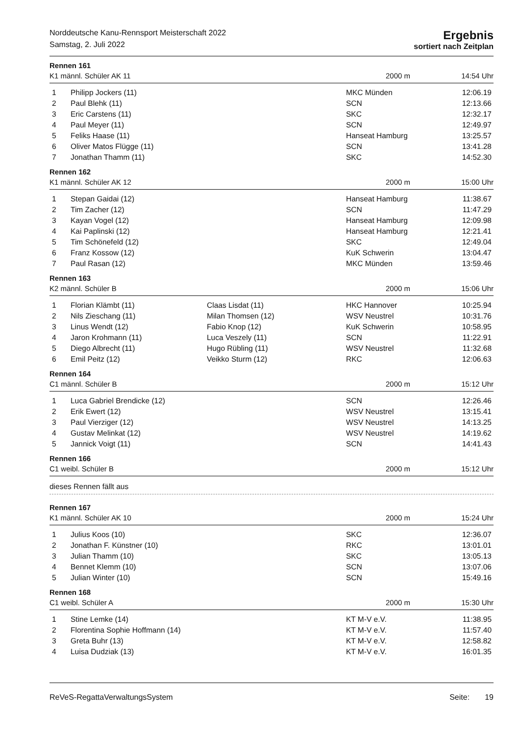Norddeutsche Kanu-Rennsport Meisterschaft 2022
Samstag, 2. Juli 2022
Ergebnis
sortiert nach Zeitplan
Rennen 161
K1 männl. Schüler AK 11 2000 m 14:54 Uhr
| 1 | Philipp Jockers (11) | | MKC Münden | 12:06.19 |
| 2 | Paul Blehk (11) | | SCN | 12:13.66 |
| 3 | Eric Carstens (11) | | SKC | 12:32.17 |
| 4 | Paul Meyer (11) | | SCN | 12:49.97 |
| 5 | Feliks Haase (11) | | Hanseat Hamburg | 13:25.57 |
| 6 | Oliver Matos Flügge (11) | | SCN | 13:41.28 |
| 7 | Jonathan Thamm (11) | | SKC | 14:52.30 |
Rennen 162
K1 männl. Schüler AK 12 2000 m 15:00 Uhr
| 1 | Stepan Gaidai (12) | | Hanseat Hamburg | 11:38.67 |
| 2 | Tim Zacher (12) | | SCN | 11:47.29 |
| 3 | Kayan Vogel (12) | | Hanseat Hamburg | 12:09.98 |
| 4 | Kai Paplinski (12) | | Hanseat Hamburg | 12:21.41 |
| 5 | Tim Schönefeld (12) | | SKC | 12:49.04 |
| 6 | Franz Kossow (12) | | KuK Schwerin | 13:04.47 |
| 7 | Paul Rasan (12) | | MKC Münden | 13:59.46 |
Rennen 163
K2 männl. Schüler B 2000 m 15:06 Uhr
| 1 | Florian Klämbt (11) | Claas Lisdat (11) | HKC Hannover | 10:25.94 |
| 2 | Nils Zieschang (11) | Milan Thomsen (12) | WSV Neustrel | 10:31.76 |
| 3 | Linus Wendt (12) | Fabio Knop (12) | KuK Schwerin | 10:58.95 |
| 4 | Jaron Krohmann (11) | Luca Veszely (11) | SCN | 11:22.91 |
| 5 | Diego Albrecht (11) | Hugo Rübling (11) | WSV Neustrel | 11:32.68 |
| 6 | Emil Peitz (12) | Veikko Sturm (12) | RKC | 12:06.63 |
Rennen 164
C1 männl. Schüler B 2000 m 15:12 Uhr
| 1 | Luca Gabriel Brendicke (12) | | SCN | 12:26.46 |
| 2 | Erik Ewert (12) | | WSV Neustrel | 13:15.41 |
| 3 | Paul Vierziger (12) | | WSV Neustrel | 14:13.25 |
| 4 | Gustav Melinkat (12) | | WSV Neustrel | 14:19.62 |
| 5 | Jannick Voigt (11) | | SCN | 14:41.43 |
Rennen 166
C1 weibl. Schüler B 2000 m 15:12 Uhr
dieses Rennen fällt aus
Rennen 167
K1 männl. Schüler AK 10 2000 m 15:24 Uhr
| 1 | Julius Koos (10) | | SKC | 12:36.07 |
| 2 | Jonathan F. Künstner (10) | | RKC | 13:01.01 |
| 3 | Julian Thamm (10) | | SKC | 13:05.13 |
| 4 | Bennet Klemm (10) | | SCN | 13:07.06 |
| 5 | Julian Winter (10) | | SCN | 15:49.16 |
Rennen 168
C1 weibl. Schüler A 2000 m 15:30 Uhr
| 1 | Stine Lemke (14) | | KT M-V e.V. | 11:38.95 |
| 2 | Florentina Sophie Hoffmann (14) | | KT M-V e.V. | 11:57.40 |
| 3 | Greta Buhr (13) | | KT M-V e.V. | 12:58.82 |
| 4 | Luisa Dudziak (13) | | KT M-V e.V. | 16:01.35 |
ReVeS-RegattaVerwaltungsSystem Seite: 19